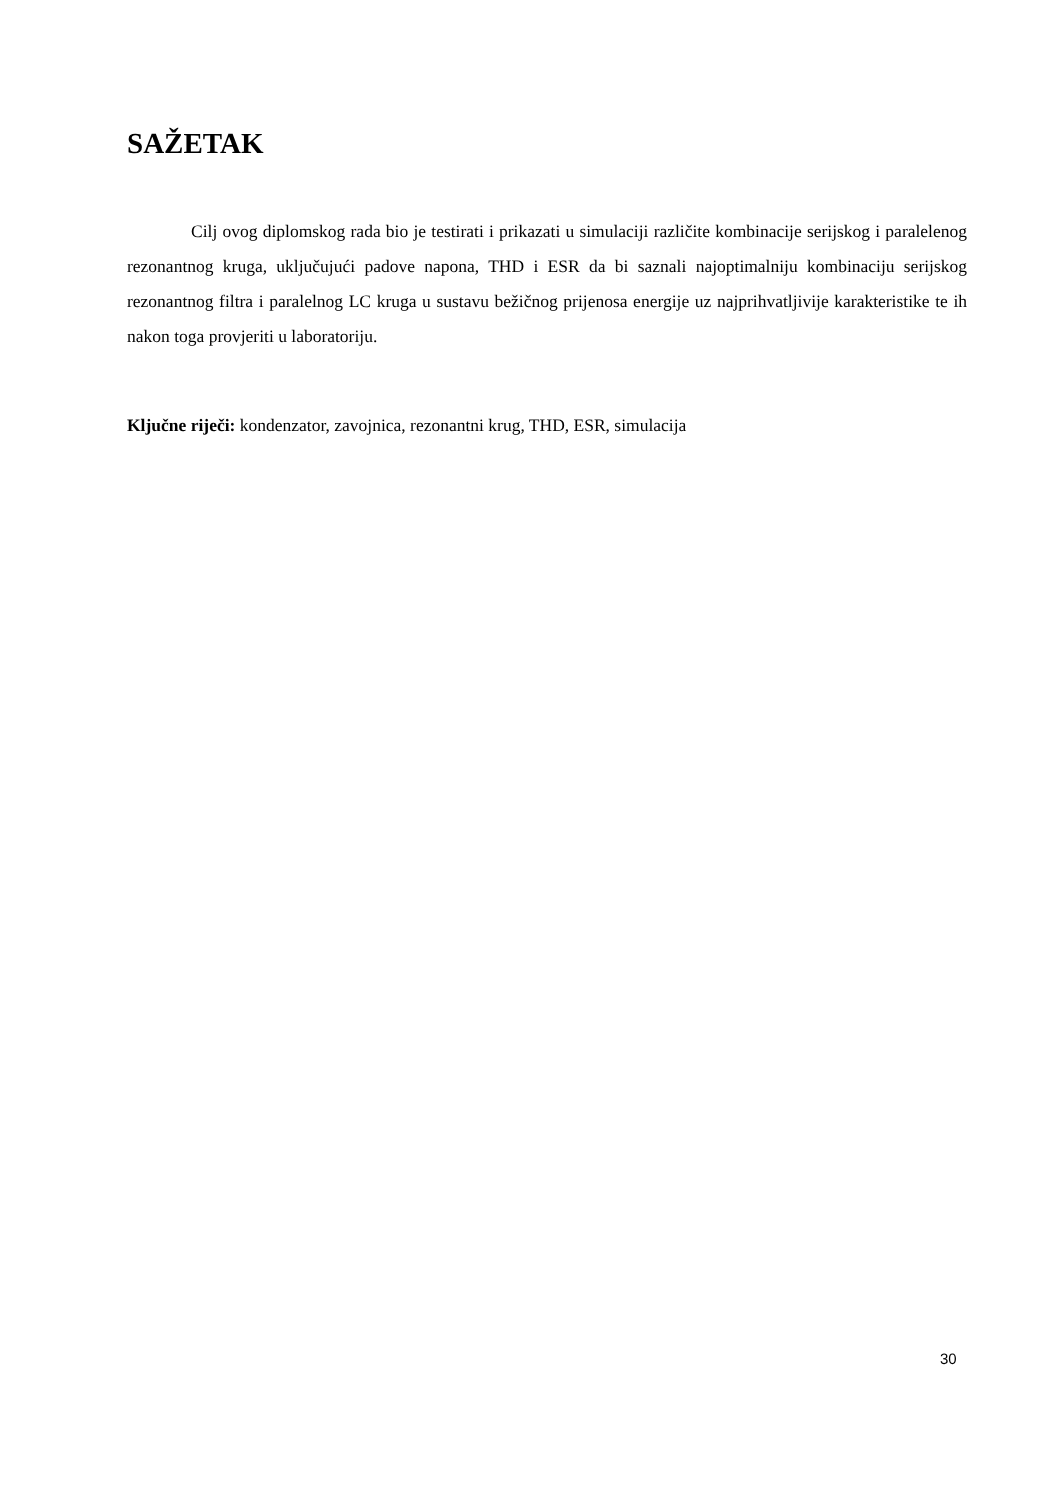SAŽETAK
Cilj ovog diplomskog rada bio je testirati i prikazati u simulaciji različite kombinacije serijskog i paralelenog rezonantnog kruga, uključujući padove napona, THD i ESR da bi saznali najoptimalniju kombinaciju serijskog rezonantnog filtra i paralelnog LC kruga u sustavu bežičnog prijenosa energije uz najprihvatljivije karakteristike te ih nakon toga provjeriti u laboratoriju.
Ključne riječi: kondenzator, zavojnica, rezonantni krug, THD, ESR, simulacija
30